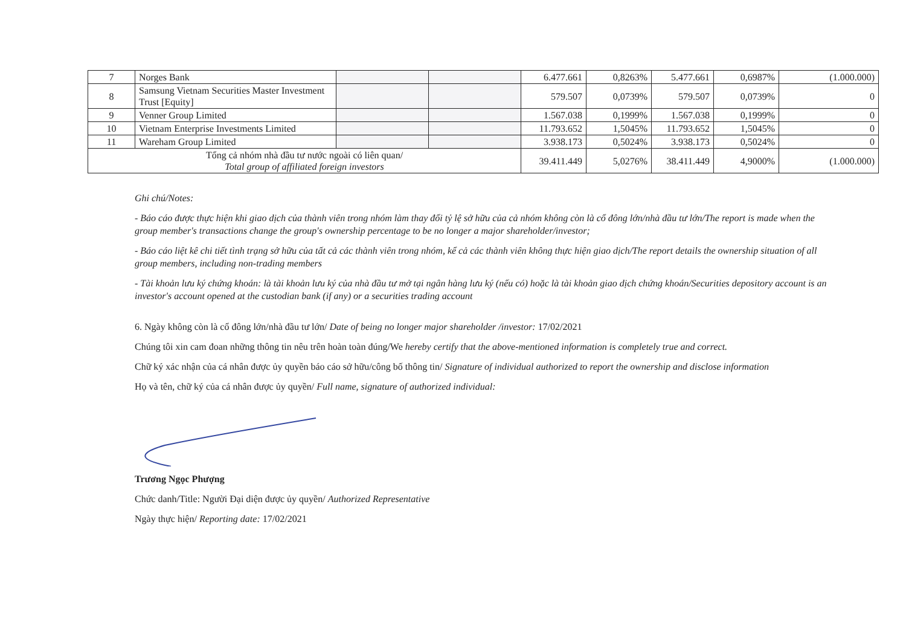| 7 | Norges Bank | | | 6.477.661 | 0,8263% | 5.477.661 | 0,6987% | (1.000.000) |
| 8 | Samsung Vietnam Securities Master Investment Trust [Equity] | | | 579.507 | 0,0739% | 579.507 | 0,0739% | 0 |
| 9 | Venner Group Limited | | | 1.567.038 | 0,1999% | 1.567.038 | 0,1999% | 0 |
| 10 | Vietnam Enterprise Investments Limited | | | 11.793.652 | 1,5045% | 11.793.652 | 1,5045% | 0 |
| 11 | Wareham Group Limited | | | 3.938.173 | 0,5024% | 3.938.173 | 0,5024% | 0 |
| Tổng cả nhóm nhà đầu tư nước ngoài có liên quan/ Total group of affiliated foreign investors | | | | 39.411.449 | 5,0276% | 38.411.449 | 4,9000% | (1.000.000) |
Ghi chú/Notes:
- Báo cáo được thực hiện khi giao dịch của thành viên trong nhóm làm thay đổi tỷ lệ sở hữu của cả nhóm không còn là cổ đông lớn/nhà đầu tư lớn/The report is made when the group member's transactions change the group's ownership percentage to be no longer a major shareholder/investor;
- Báo cáo liệt kê chi tiết tình trạng sở hữu của tất cả các thành viên trong nhóm, kể cả các thành viên không thực hiện giao dịch/The report details the ownership situation of all group members, including non-trading members
- Tài khoản lưu ký chứng khoán: là tài khoản lưu ký của nhà đầu tư mở tại ngân hàng lưu ký (nếu có) hoặc là tài khoản giao dịch chứng khoán/Securities depository account is an investor's account opened at the custodian bank (if any) or a securities trading account
6. Ngày không còn là cổ đông lớn/nhà đầu tư lớn/ Date of being no longer major shareholder /investor: 17/02/2021
Chúng tôi xin cam đoan những thông tin nêu trên hoàn toàn đúng/We hereby certify that the above-mentioned information is completely true and correct.
Chữ ký xác nhận của cá nhân được ủy quyền báo cáo sở hữu/công bố thông tin/ Signature of individual authorized to report the ownership and disclose information
Họ và tên, chữ ký của cá nhân được ủy quyền/ Full name, signature of authorized individual:
Trương Ngọc Phượng
Chức danh/Title: Người Đại diện được ủy quyền/ Authorized Representative
Ngày thực hiện/ Reporting date: 17/02/2021